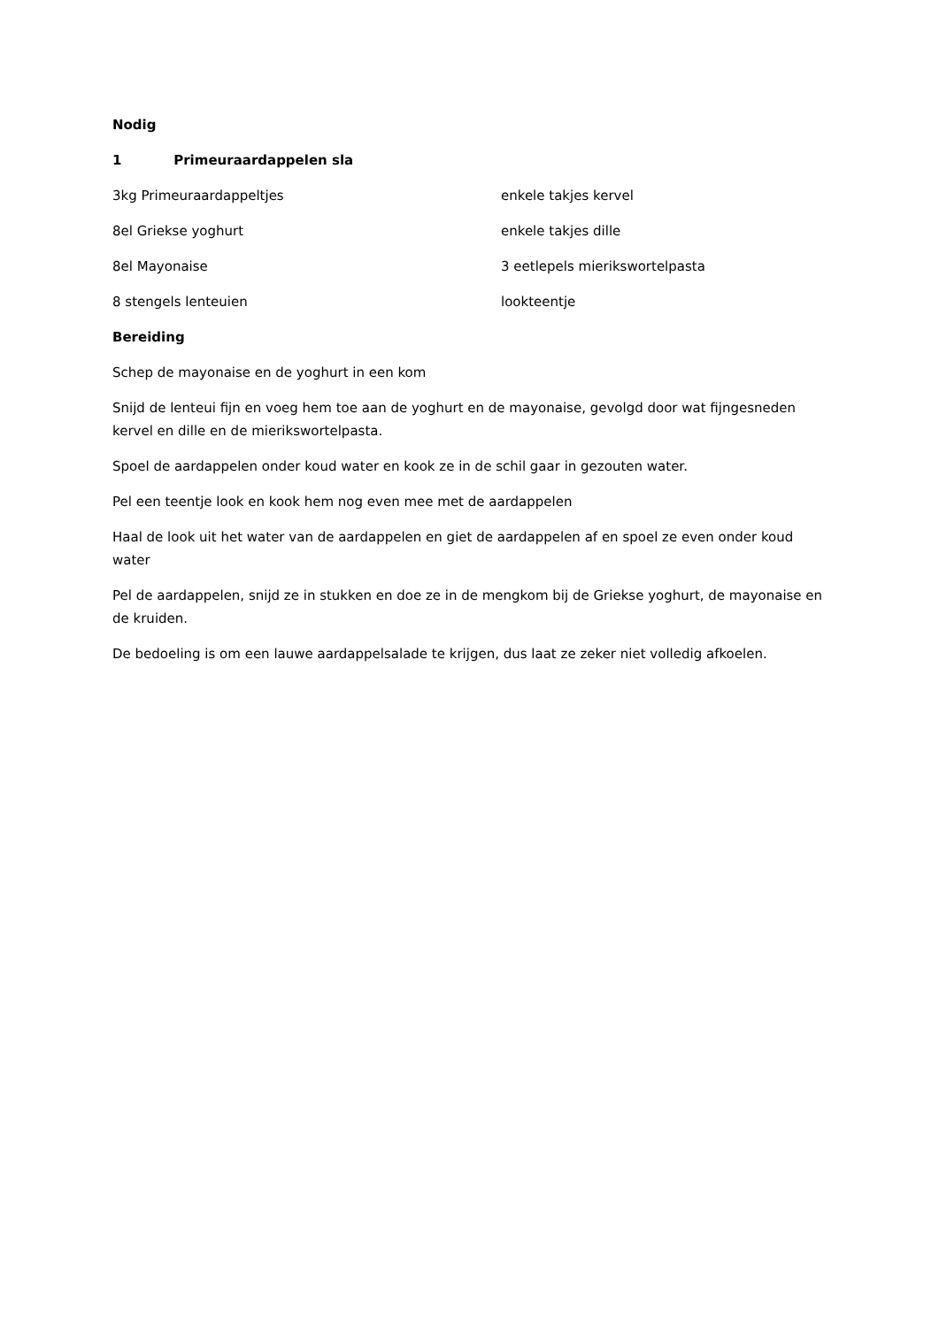Nodig
1 Primeuraardappelen sla
3kg Primeuraardappeltjes enkele takjes kervel
8el Griekse yoghurt enkele takjes dille
8el Mayonaise 3 eetlepels mierikswortelpasta
8 stengels lenteuien lookteentje
Bereiding
Schep de mayonaise en de yoghurt in een kom
Snijd de lenteui fijn en voeg hem toe aan de yoghurt en de mayonaise, gevolgd door wat fijngesneden kervel en dille en de mierikswortelpasta.
Spoel de aardappelen onder koud water en kook ze in de schil gaar in gezouten water.
Pel een teentje look en kook hem nog even mee met de aardappelen
Haal de look uit het water van de aardappelen en giet de aardappelen af en spoel ze even onder koud water
Pel de aardappelen, snijd ze in stukken en doe ze in de mengkom bij de Griekse yoghurt, de mayonaise en de kruiden.
De bedoeling is om een lauwe aardappelsalade te krijgen, dus laat ze zeker niet volledig afkoelen.